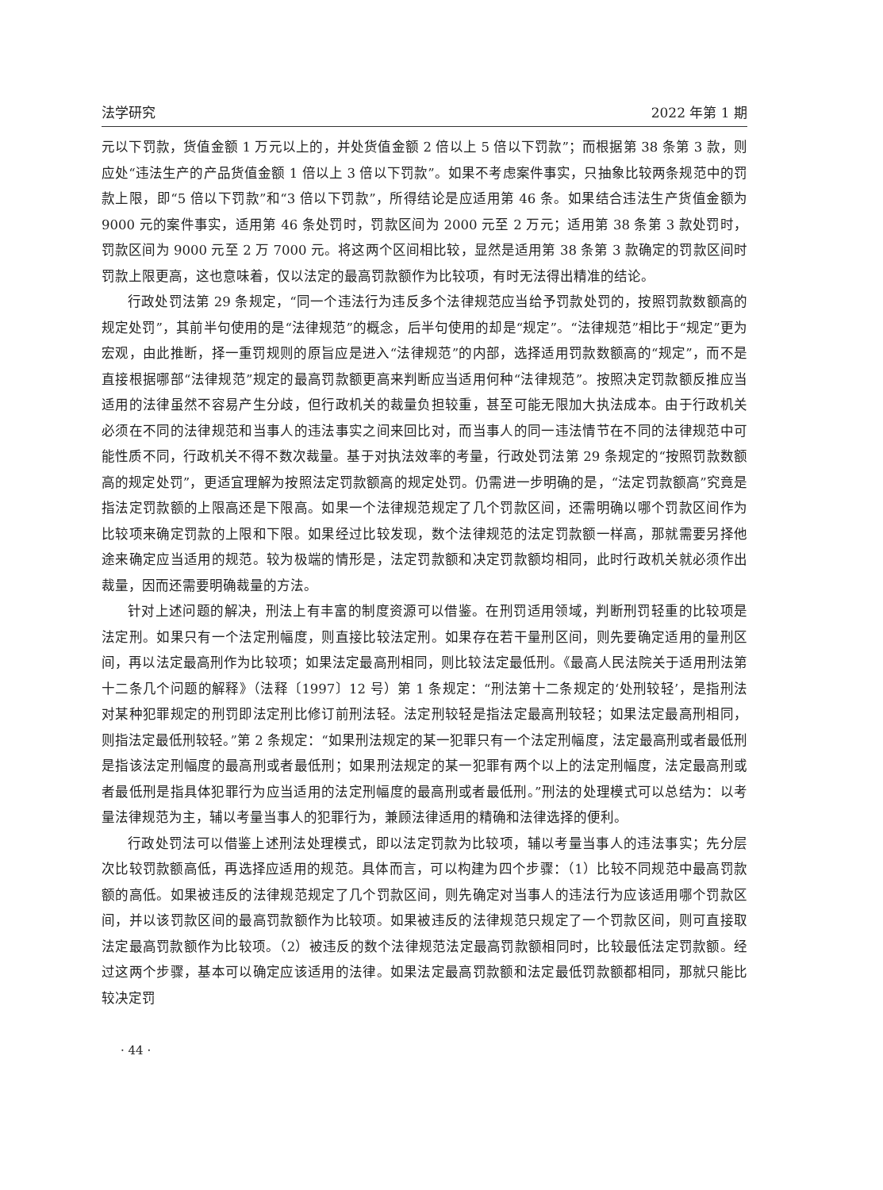法学研究 2022 年第 1 期
元以下罚款，货值金额 1 万元以上的，并处货值金额 2 倍以上 5 倍以下罚款”；而根据第 38 条第 3 款，则应处“违法生产的产品货值金额 1 倍以上 3 倍以下罚款”。如果不考虑案件事实，只抽象比较两条规范中的罚款上限，即“5 倍以下罚款”和“3 倍以下罚款”，所得结论是应适用第 46 条。如果结合违法生产货值金额为 9000 元的案件事实，适用第 46 条处罚时，罚款区间为 2000 元至 2 万元；适用第 38 条第 3 款处罚时，罚款区间为 9000 元至 2 万 7000 元。将这两个区间相比较，显然是适用第 38 条第 3 款确定的罚款区间时罚款上限更高，这也意味着，仅以法定的最高罚款额作为比较项，有时无法得出精准的结论。
行政处罚法第 29 条规定，“同一个违法行为违反多个法律规范应当给予罚款处罚的，按照罚款数额高的规定处罚”，其前半句使用的是“法律规范”的概念，后半句使用的却是“规定”。“法律规范”相比于“规定”更为宏观，由此推断，择一重罚规则的原旨应是进入“法律规范”的内部，选择适用罚款数额高的“规定”，而不是直接根据哪部“法律规范”规定的最高罚款额更高来判断应当适用何种“法律规范”。按照决定罚款额反推应当适用的法律虽然不容易产生分歧，但行政机关的裁量负担较重，甚至可能无限加大执法成本。由于行政机关必须在不同的法律规范和当事人的违法事实之间来回比对，而当事人的同一违法情节在不同的法律规范中可能性质不同，行政机关不得不数次裁量。基于对执法效率的考量，行政处罚法第 29 条规定的“按照罚款数额高的规定处罚”，更适宜理解为按照法定罚款额高的规定处罚。仍需进一步明确的是，“法定罚款额高”究竟是指法定罚款额的上限高还是下限高。如果一个法律规范规定了几个罚款区间，还需明确以哪个罚款区间作为比较项来确定罚款的上限和下限。如果经过比较发现，数个法律规范的法定罚款额一样高，那就需要另择他途来确定应当适用的规范。较为极端的情形是，法定罚款额和决定罚款额均相同，此时行政机关就必须作出裁量，因而还需要明确裁量的方法。
针对上述问题的解决，刑法上有丰富的制度资源可以借鉴。在刑罚适用领域，判断刑罚轻重的比较项是法定刑。如果只有一个法定刑幅度，则直接比较法定刑。如果存在若干量刑区间，则先要确定适用的量刑区间，再以法定最高刑作为比较项；如果法定最高刑相同，则比较法定最低刑。《最高人民法院关于适用刑法第十二条几个问题的解释》（法释〔1997〕12 号）第 1 条规定：“刑法第十二条规定的‘处刑较轻’，是指刑法对某种犯罪规定的刑罚即法定刑比修订前刑法轻。法定刑较轻是指法定最高刑较轻；如果法定最高刑相同，则指法定最低刑较轻。”第 2 条规定：“如果刑法规定的某一犯罪只有一个法定刑幅度，法定最高刑或者最低刑是指该法定刑幅度的最高刑或者最低刑；如果刑法规定的某一犯罪有两个以上的法定刑幅度，法定最高刑或者最低刑是指具体犯罪行为应当适用的法定刑幅度的最高刑或者最低刑。”刑法的处理模式可以总结为：以考量法律规范为主，辅以考量当事人的犯罪行为，兼顾法律适用的精确和法律选择的便利。
行政处罚法可以借鉴上述刑法处理模式，即以法定罚款为比较项，辅以考量当事人的违法事实；先分层次比较罚款额高低，再选择应适用的规范。具体而言，可以构建为四个步骤：（1）比较不同规范中最高罚款额的高低。如果被违反的法律规范规定了几个罚款区间，则先确定对当事人的违法行为应该适用哪个罚款区间，并以该罚款区间的最高罚款额作为比较项。如果被违反的法律规范只规定了一个罚款区间，则可直接取法定最高罚款额作为比较项。（2）被违反的数个法律规范法定最高罚款额相同时，比较最低法定罚款额。经过这两个步骤，基本可以确定应该适用的法律。如果法定最高罚款额和法定最低罚款额都相同，那就只能比较决定罚
· 44 ·